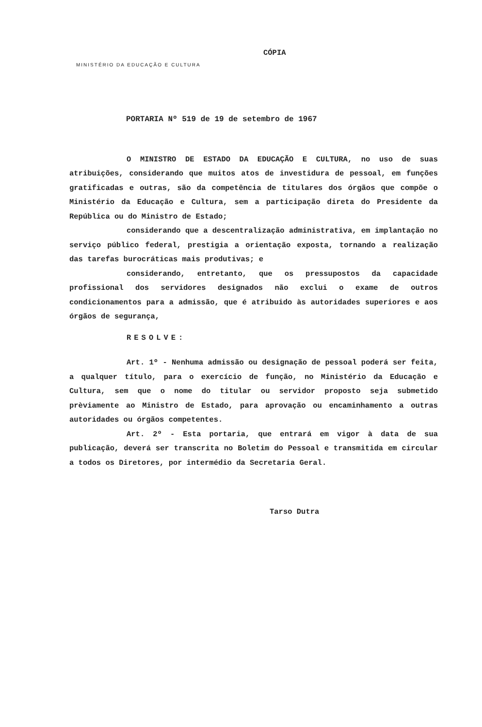CÓPIA
MINISTÉRIO DA EDUCAÇÃO E CULTURA
PORTARIA Nº 519 de 19 de setembro de 1967
O MINISTRO DE ESTADO DA EDUCAÇÃO E CULTURA, no uso de suas atribuições, considerando que muitos atos de investidura de pessoal, em funções gratificadas e outras, são da competência de titulares dos órgãos que compõe o Ministério da Educação e Cultura, sem a participação direta do Presidente da República ou do Ministro de Estado;
considerando que a descentralização administrativa, em implantação no serviço público federal, prestigia a orientação exposta, tornando a realização das tarefas burocráticas mais produtivas; e
considerando, entretanto, que os pressupostos da capacidade profissional dos servidores designados não exclui o exame de outros condicionamentos para a admissão, que é atribuido às autoridades superiores e aos órgãos de segurança,
RESOLVE:
Art. 1º - Nenhuma admissão ou designação de pessoal poderá ser feita, a qualquer título, para o exercício de função, no Ministério da Educação e Cultura, sem que o nome do titular ou servidor proposto seja submetido prèviamente ao Ministro de Estado, para aprovação ou encaminhamento a outras autoridades ou órgãos competentes.
Art. 2º - Esta portaria, que entrará em vigor à data de sua publicação, deverá ser transcrita no Boletim do Pessoal e transmitida em circular a todos os Diretores, por intermédio da Secretaria Geral.
Tarso Dutra